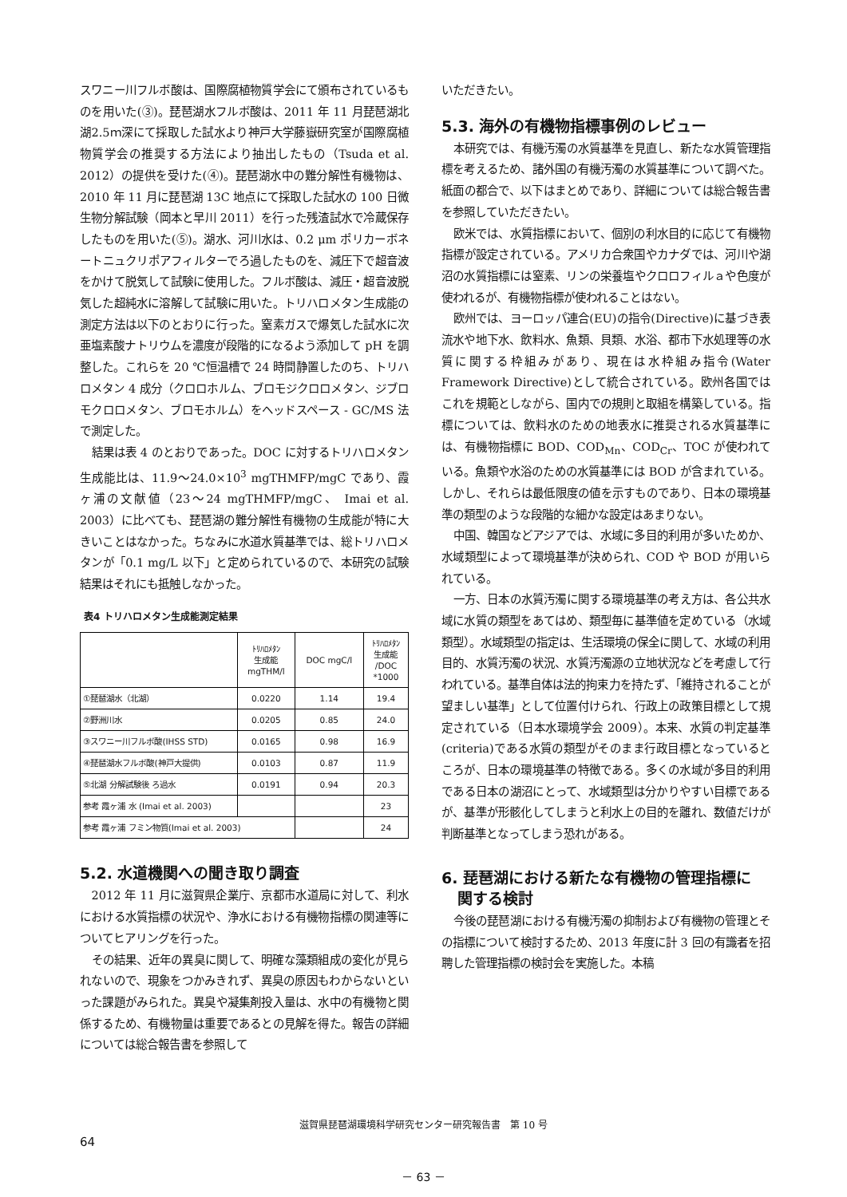スワニー川フルボ酸は、国際腐植物質学会にて頒布されているものを用いた(③)。琵琶湖水フルボ酸は、2011 年 11 月琵琶湖北湖2.5ｍ深にて採取した試水より神戸大学藤嶽研究室が国際腐植物質学会の推奨する方法により抽出したもの（Tsuda et al. 2012）の提供を受けた(④)。琵琶湖水中の難分解性有機物は、2010 年 11 月に琵琶湖 13C 地点にて採取した試水の 100 日微生物分解試験（岡本と早川 2011）を行った残渣試水で冷蔵保存したものを用いた(⑤)。湖水、河川水は、0.2 μm ポリカーボネートニュクリポアフィルターでろ過したものを、減圧下で超音波をかけて脱気して試験に使用した。フルボ酸は、減圧・超音波脱気した超純水に溶解して試験に用いた。トリハロメタン生成能の測定方法は以下のとおりに行った。窒素ガスで爆気した試水に次亜塩素酸ナトリウムを濃度が段階的になるよう添加して pH を調整した。これらを 20 ℃恒温槽で 24 時間静置したのち、トリハロメタン 4 成分（クロロホルム、ブロモジクロロメタン、ジブロモクロロメタン、ブロモホルム）をヘッドスペース - GC/MS 法で測定した。
結果は表 4 のとおりであった。DOC に対するトリハロメタン生成能比は、11.9～24.0×10<sup>3</sup> mgTHMFP/mgC であり、霞ヶ浦の文献値（23～24 mgTHMFP/mgC、 Imai et al. 2003）に比べても、琵琶湖の難分解性有機物の生成能が特に大きいことはなかった。ちなみに水道水質基準では、総トリハロメタンが「0.1 mg/L 以下」と定められているので、本研究の試験結果はそれにも抵触しなかった。
表4 トリハロメタン生成能測定結果
| | ﾄﾘﾊﾛﾒﾀﾝ 生成能 mgTHM/l | DOC mgC/l | ﾄﾘﾊﾛﾒﾀﾝ 生成能 /DOC *1000 |
| --- | --- | --- | --- |
| ①琵琶湖水（北湖） | 0.0220 | 1.14 | 19.4 |
| ②野洲川水 | 0.0205 | 0.85 | 24.0 |
| ③スワニー川フルボ酸(IHSS STD) | 0.0165 | 0.98 | 16.9 |
| ④琵琶湖水フルボ酸(神戸大提供) | 0.0103 | 0.87 | 11.9 |
| ⑤北湖 分解試験後 ろ過水 | 0.0191 | 0.94 | 20.3 |
| 参考 霞ヶ浦 水 (Imai et al. 2003) | | | 23 |
| 参考 霞ヶ浦 フミン物質(Imai et al. 2003) | | | 24 |
5.2. 水道機関への聞き取り調査
2012 年 11 月に滋賀県企業庁、京都市水道局に対して、利水における水質指標の状況や、浄水における有機物指標の関連等についてヒアリングを行った。
その結果、近年の異臭に関して、明確な藻類組成の変化が見られないので、現象をつかみきれず、異臭の原因もわからないといった課題がみられた。異臭や凝集剤投入量は、水中の有機物と関係するため、有機物量は重要であるとの見解を得た。報告の詳細については総合報告書を参照して
いただきたい。
5.3. 海外の有機物指標事例のレビュー
本研究では、有機汚濁の水質基準を見直し、新たな水質管理指標を考えるため、諸外国の有機汚濁の水質基準について調べた。紙面の都合で、以下はまとめであり、詳細については総合報告書を参照していただきたい。
欧米では、水質指標において、個別の利水目的に応じて有機物指標が設定されている。アメリカ合衆国やカナダでは、河川や湖沼の水質指標には窒素、リンの栄養塩やクロロフィルａや色度が使われるが、有機物指標が使われることはない。
欧州では、ヨーロッパ連合(EU)の指令(Directive)に基づき表流水や地下水、飲料水、魚類、貝類、水浴、都市下水処理等の水質に関する枠組みがあり、現在は水枠組み指令(Water Framework Directive)として統合されている。欧州各国ではこれを規範としながら、国内での規則と取組を構築している。指標については、飲料水のための地表水に推奨される水質基準には、有機物指標に BOD、COD<sub>Mn</sub>、COD<sub>Cr</sub>、TOC が使われている。魚類や水浴のための水質基準には BOD が含まれている。しかし、それらは最低限度の値を示すものであり、日本の環境基準の類型のような段階的な細かな設定はあまりない。
中国、韓国などアジアでは、水域に多目的利用が多いためか、水域類型によって環境基準が決められ、COD や BOD が用いられている。
一方、日本の水質汚濁に関する環境基準の考え方は、各公共水域に水質の類型をあてはめ、類型毎に基準値を定めている（水域類型）。水域類型の指定は、生活環境の保全に関して、水域の利用目的、水質汚濁の状況、水質汚濁源の立地状況などを考慮して行われている。基準自体は法的拘束力を持たず、「維持されることが望ましい基準」として位置付けられ、行政上の政策目標として規定されている（日本水環境学会 2009）。本来、水質の判定基準(criteria)である水質の類型がそのまま行政目標となっているところが、日本の環境基準の特徴である。多くの水域が多目的利用である日本の湖沼にとって、水域類型は分かりやすい目標であるが、基準が形骸化してしまうと利水上の目的を離れ、数値だけが判断基準となってしまう恐れがある。
6. 琵琶湖における新たな有機物の管理指標に
関する検討
今後の琵琶湖における有機汚濁の抑制および有機物の管理とその指標について検討するため、2013 年度に計 3 回の有識者を招聘した管理指標の検討会を実施した。本稿
滋賀県琵琶湖環境科学研究センター研究報告書　第 10 号
64
－ 63 －